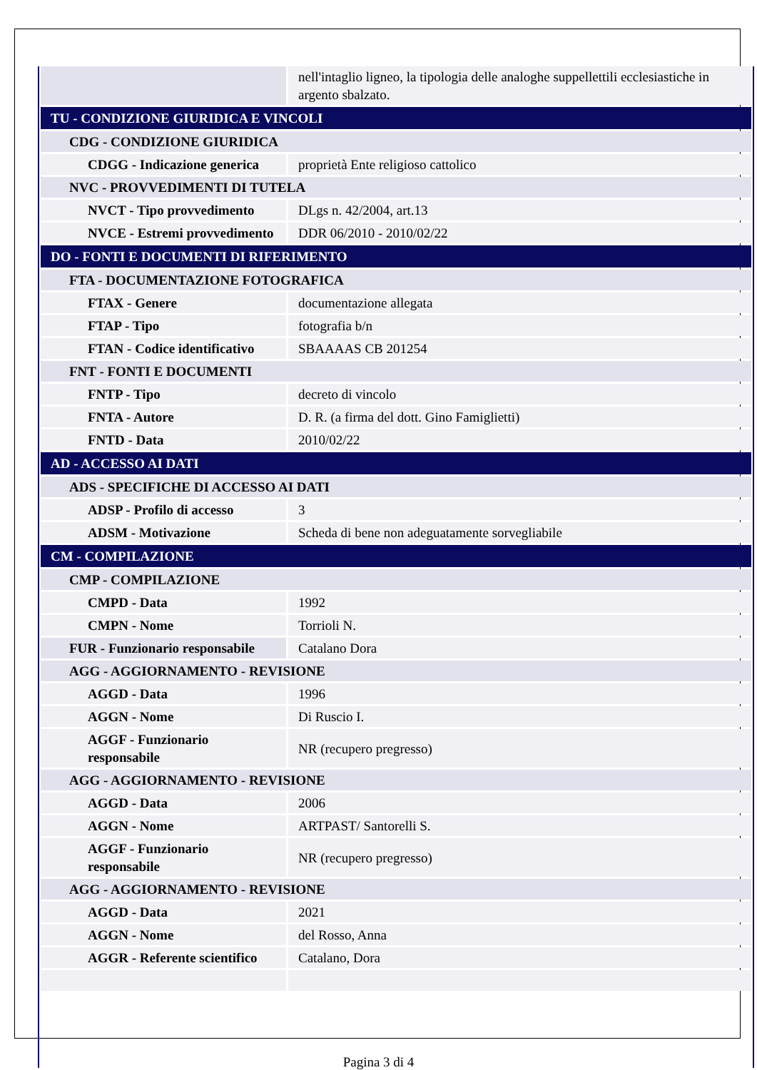| | nell'intaglio ligneo, la tipologia delle analoghe suppellettili ecclesiastiche in argento sbalzato. |
| TU - CONDIZIONE GIURIDICA E VINCOLI | |
| CDG - CONDIZIONE GIURIDICA | |
| CDGG - Indicazione generica | proprietà Ente religioso cattolico |
| NVC - PROVVEDIMENTI DI TUTELA | |
| NVCT - Tipo provvedimento | DLgs n. 42/2004, art.13 |
| NVCE - Estremi provvedimento | DDR 06/2010 - 2010/02/22 |
| DO - FONTI E DOCUMENTI DI RIFERIMENTO | |
| FTA - DOCUMENTAZIONE FOTOGRAFICA | |
| FTAX - Genere | documentazione allegata |
| FTAP - Tipo | fotografia b/n |
| FTAN - Codice identificativo | SBAAAAS CB 201254 |
| FNT - FONTI E DOCUMENTI | |
| FNTP - Tipo | decreto di vincolo |
| FNTA - Autore | D. R. (a firma del dott. Gino Famiglietti) |
| FNTD - Data | 2010/02/22 |
| AD - ACCESSO AI DATI | |
| ADS - SPECIFICHE DI ACCESSO AI DATI | |
| ADSP - Profilo di accesso | 3 |
| ADSM - Motivazione | Scheda di bene non adeguatamente sorvegliabile |
| CM - COMPILAZIONE | |
| CMP - COMPILAZIONE | |
| CMPD - Data | 1992 |
| CMPN - Nome | Torrioli N. |
| FUR - Funzionario responsabile | Catalano Dora |
| AGG - AGGIORNAMENTO - REVISIONE | |
| AGGD - Data | 1996 |
| AGGN - Nome | Di Ruscio I. |
| AGGF - Funzionario responsabile | NR (recupero pregresso) |
| AGG - AGGIORNAMENTO - REVISIONE | |
| AGGD - Data | 2006 |
| AGGN - Nome | ARTPAST/ Santorelli S. |
| AGGF - Funzionario responsabile | NR (recupero pregresso) |
| AGG - AGGIORNAMENTO - REVISIONE | |
| AGGD - Data | 2021 |
| AGGN - Nome | del Rosso, Anna |
| AGGR - Referente scientifico | Catalano, Dora |
Pagina 3 di 4